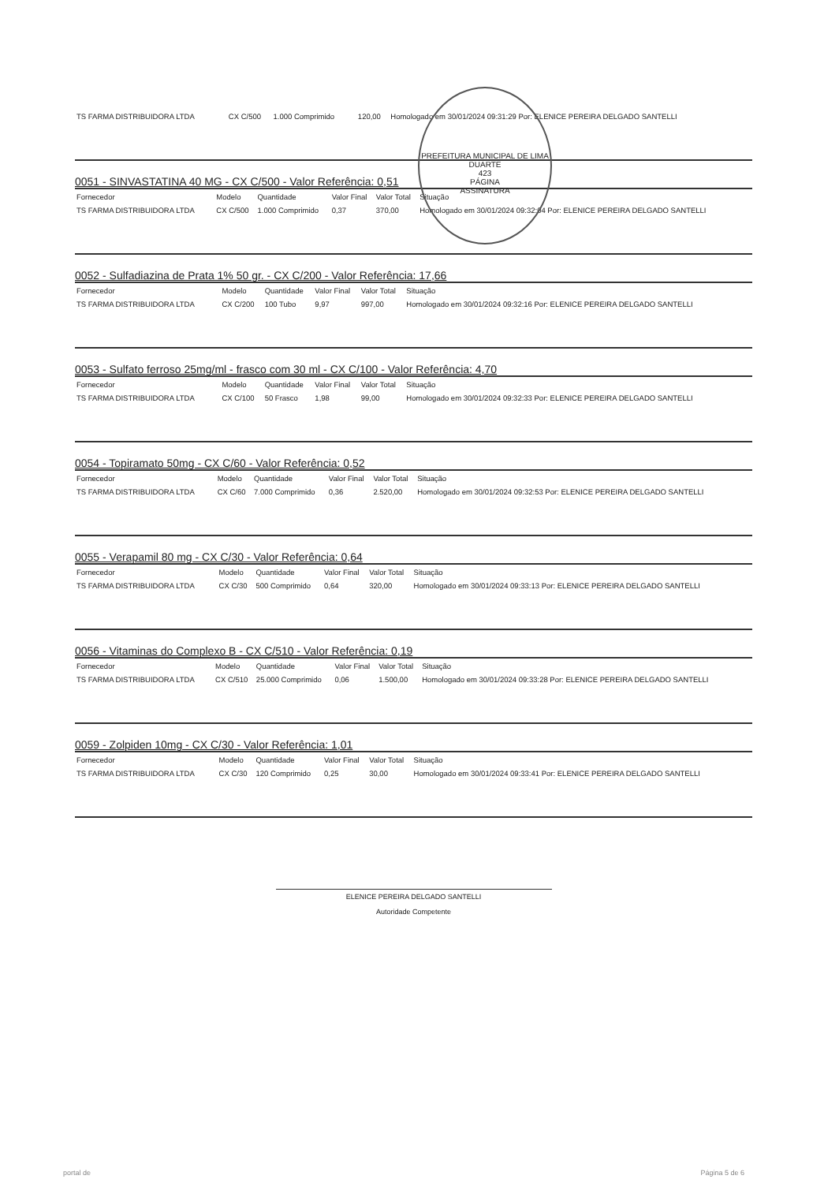PREFEITURA MUNICIPAL DE LIMA DUARTE
423
PÁGINA
ASSINATURA
| TS FARMA DISTRIBUIDORA LTDA | CX C/500 | 1.000 Comprimido | | 120,00 | Homologado em 30/01/2024 09:31:29 Por: ELENICE PEREIRA DELGADO SANTELLI |
0051 - SINVASTATINA 40 MG - CX C/500 - Valor Referência: 0,51
| Fornecedor | Modelo | Quantidade | Valor Final | Valor Total | Situação |
| --- | --- | --- | --- | --- | --- |
| TS FARMA DISTRIBUIDORA LTDA | CX C/500 | 1.000 Comprimido | 0,37 | 370,00 | Homologado em 30/01/2024 09:32:04 Por: ELENICE PEREIRA DELGADO SANTELLI |
0052 - Sulfadiazina de Prata 1% 50 gr. - CX C/200 - Valor Referência: 17,66
| Fornecedor | Modelo | Quantidade | Valor Final | Valor Total | Situação |
| --- | --- | --- | --- | --- | --- |
| TS FARMA DISTRIBUIDORA LTDA | CX C/200 | 100 Tubo | 9,97 | 997,00 | Homologado em 30/01/2024 09:32:16 Por: ELENICE PEREIRA DELGADO SANTELLI |
0053 - Sulfato ferroso 25mg/ml - frasco com 30 ml - CX C/100 - Valor Referência: 4,70
| Fornecedor | Modelo | Quantidade | Valor Final | Valor Total | Situação |
| --- | --- | --- | --- | --- | --- |
| TS FARMA DISTRIBUIDORA LTDA | CX C/100 | 50 Frasco | 1,98 | 99,00 | Homologado em 30/01/2024 09:32:33 Por: ELENICE PEREIRA DELGADO SANTELLI |
0054 - Topiramato 50mg - CX C/60 - Valor Referência: 0,52
| Fornecedor | Modelo | Quantidade | Valor Final | Valor Total | Situação |
| --- | --- | --- | --- | --- | --- |
| TS FARMA DISTRIBUIDORA LTDA | CX C/60 | 7.000 Comprimido | 0,36 | 2.520,00 | Homologado em 30/01/2024 09:32:53 Por: ELENICE PEREIRA DELGADO SANTELLI |
0055 - Verapamil 80 mg - CX C/30 - Valor Referência: 0,64
| Fornecedor | Modelo | Quantidade | Valor Final | Valor Total | Situação |
| --- | --- | --- | --- | --- | --- |
| TS FARMA DISTRIBUIDORA LTDA | CX C/30 | 500 Comprimido | 0,64 | 320,00 | Homologado em 30/01/2024 09:33:13 Por: ELENICE PEREIRA DELGADO SANTELLI |
0056 - Vitaminas do Complexo B - CX C/510 - Valor Referência: 0,19
| Fornecedor | Modelo | Quantidade | Valor Final | Valor Total | Situação |
| --- | --- | --- | --- | --- | --- |
| TS FARMA DISTRIBUIDORA LTDA | CX C/510 | 25.000 Comprimido | 0,06 | 1.500,00 | Homologado em 30/01/2024 09:33:28 Por: ELENICE PEREIRA DELGADO SANTELLI |
0059 - Zolpiden 10mg - CX C/30 - Valor Referência: 1,01
| Fornecedor | Modelo | Quantidade | Valor Final | Valor Total | Situação |
| --- | --- | --- | --- | --- | --- |
| TS FARMA DISTRIBUIDORA LTDA | CX C/30 | 120 Comprimido | 0,25 | 30,00 | Homologado em 30/01/2024 09:33:41 Por: ELENICE PEREIRA DELGADO SANTELLI |
ELENICE PEREIRA DELGADO SANTELLI
Autoridade Competente
portal de Página 5 de 6